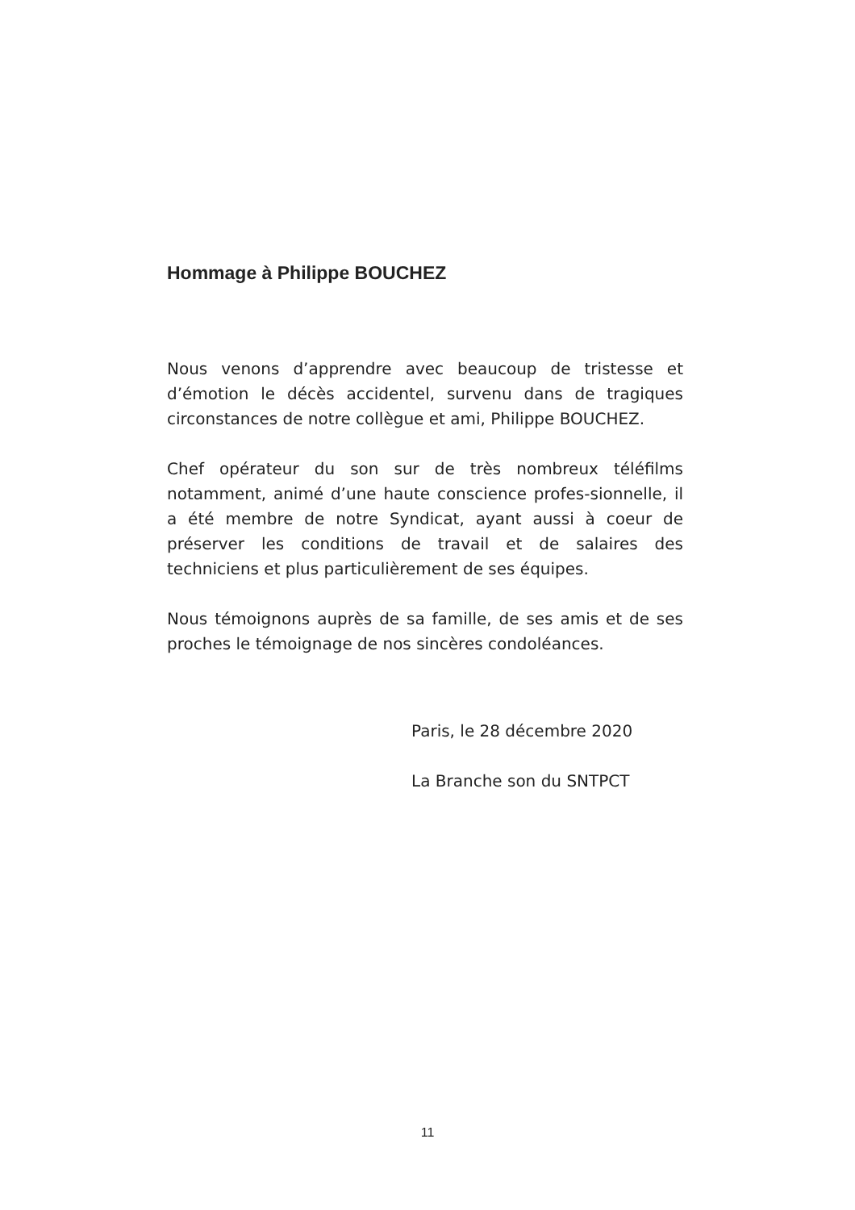Hommage à Philippe BOUCHEZ
Nous venons d’apprendre avec beaucoup de tristesse et d’émotion le décès accidentel, survenu dans de tragiques circonstances de notre collègue et ami, Philippe BOUCHEZ.
Chef opérateur du son sur de très nombreux téléfilms notamment, animé d’une haute conscience profes-sionnelle, il a été membre de notre Syndicat, ayant aussi à coeur de préserver les conditions de travail et de salaires des techniciens et plus particulièrement de ses équipes.
Nous témoignons auprès de sa famille, de ses amis et de ses proches le témoignage de nos sincères condoléances.
Paris, le 28 décembre 2020
La Branche son du SNTPCT
11